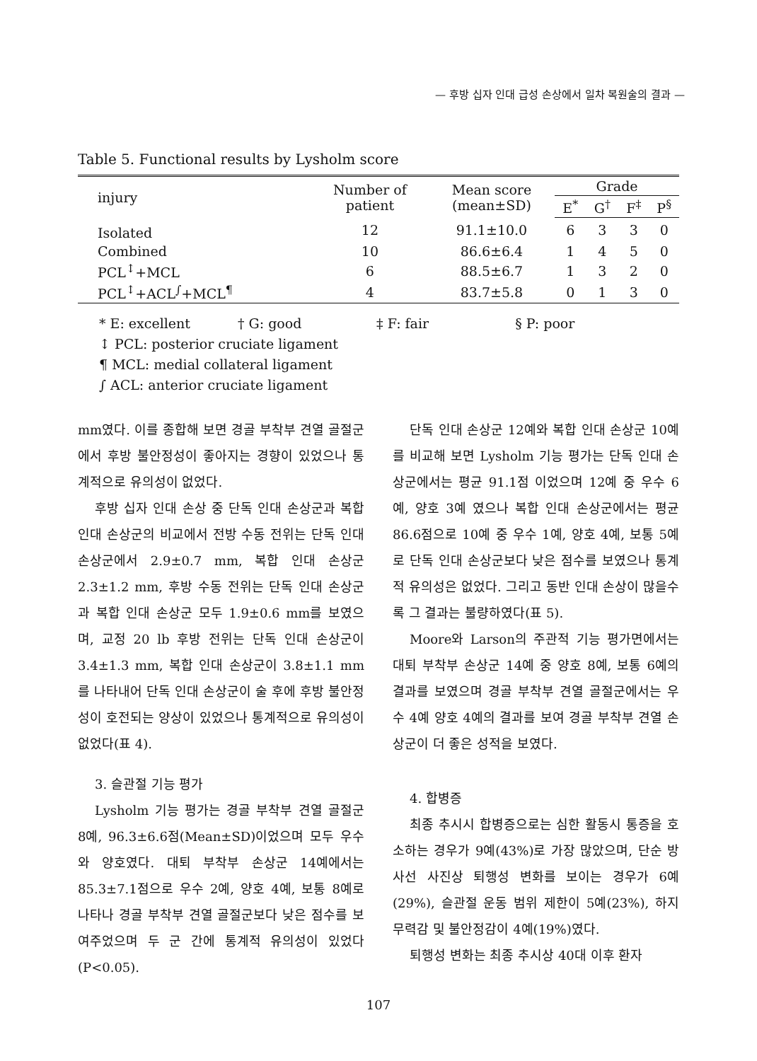— 후방 십자 인대 급성 손상에서 일차 복원술의 결과 —
Table 5. Functional results by Lysholm score
| injury | Number of patient | Mean score (mean±SD) | Grade | | | |
| --- | --- | --- | --- | --- | --- | --- |
| | | | E<sup>*</sup> | G<sup>†</sup> | F<sup>‡</sup> | P<sup>§</sup> |
| Isolated | 12 | 91.1±10.0 | 6 | 3 | 3 | 0 |
| Combined | 10 | 86.6±6.4 | 1 | 4 | 5 | 0 |
| PCL<sup>↕</sup>+MCL | 6 | 88.5±6.7 | 1 | 3 | 2 | 0 |
| PCL<sup>↕</sup>+ACL<sup>∫</sup>+MCL<sup>¶</sup> | 4 | 83.7±5.8 | 0 | 1 | 3 | 0 |
* E: excellent † G: good ‡ F: fair § P: poor
↕ PCL: posterior cruciate ligament
¶ MCL: medial collateral ligament
∫ ACL: anterior cruciate ligament
mm였다. 이를 종합해 보면 경골 부착부 견열 골절군에서 후방 불안정성이 좋아지는 경향이 있었으나 통계적으로 유의성이 없었다.
후방 십자 인대 손상 중 단독 인대 손상군과 복합 인대 손상군의 비교에서 전방 수동 전위는 단독 인대 손상군에서 2.9±0.7 mm, 복합 인대 손상군 2.3±1.2 mm, 후방 수동 전위는 단독 인대 손상군과 복합 인대 손상군 모두 1.9±0.6 mm를 보였으며, 교정 20 lb 후방 전위는 단독 인대 손상군이 3.4±1.3 mm, 복합 인대 손상군이 3.8±1.1 mm를 나타내어 단독 인대 손상군이 술 후에 후방 불안정성이 호전되는 양상이 있었으나 통계적으로 유의성이 없었다(표 4).
3. 슬관절 기능 평가
Lysholm 기능 평가는 경골 부착부 견열 골절군 8예, 96.3±6.6점(Mean±SD)이었으며 모두 우수와 양호였다. 대퇴 부착부 손상군 14예에서는 85.3±7.1점으로 우수 2예, 양호 4예, 보통 8예로 나타나 경골 부착부 견열 골절군보다 낮은 점수를 보여주었으며 두 군 간에 통계적 유의성이 있었다(P<0.05).
단독 인대 손상군 12예와 복합 인대 손상군 10예를 비교해 보면 Lysholm 기능 평가는 단독 인대 손상군에서는 평균 91.1점 이었으며 12예 중 우수 6예, 양호 3예 였으나 복합 인대 손상군에서는 평균 86.6점으로 10예 중 우수 1예, 양호 4예, 보통 5예로 단독 인대 손상군보다 낮은 점수를 보였으나 통계적 유의성은 없었다. 그리고 동반 인대 손상이 많을수록 그 결과는 불량하였다(표 5).
Moore와 Larson의 주관적 기능 평가면에서는 대퇴 부착부 손상군 14예 중 양호 8예, 보통 6예의 결과를 보였으며 경골 부착부 견열 골절군에서는 우수 4예 양호 4예의 결과를 보여 경골 부착부 견열 손상군이 더 좋은 성적을 보였다.
4. 합병증
최종 추시시 합병증으로는 심한 활동시 통증을 호소하는 경우가 9예(43%)로 가장 많았으며, 단순 방사선 사진상 퇴행성 변화를 보이는 경우가 6예(29%), 슬관절 운동 범위 제한이 5예(23%), 하지 무력감 및 불안정감이 4예(19%)였다.
퇴행성 변화는 최종 추시상 40대 이후 환자
107